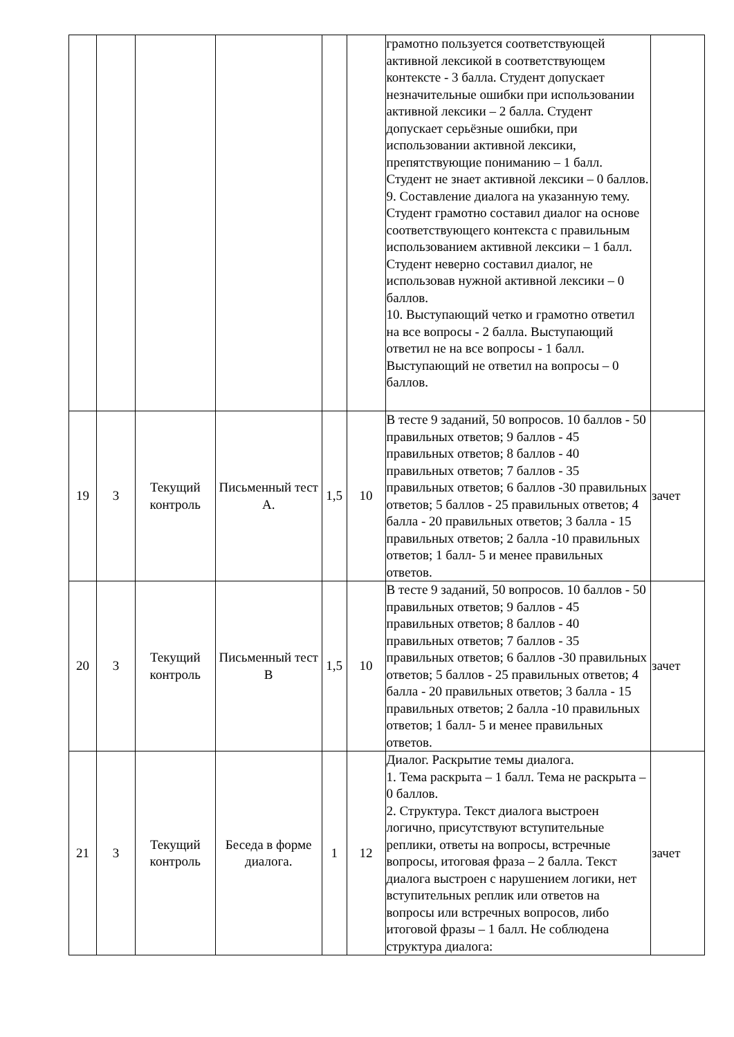| | | | | | | грамотно пользуется соответствующей активной лексикой в соответствующем контексте - 3 балла. Студент допускает незначительные ошибки при использовании активной лексики – 2 балла. Студент допускает серьёзные ошибки, при использовании активной лексики, препятствующие пониманию – 1 балл. Студент не знает активной лексики – 0 баллов. 9. Составление диалога на указанную тему. Студент грамотно составил диалог на основе соответствующего контекста с правильным использованием активной лексики – 1 балл. Студент неверно составил диалог, не использовав нужной активной лексики – 0 баллов. 10. Выступающий четко и грамотно ответил на все вопросы - 2 балла. Выступающий ответил не на все вопросы - 1 балл. Выступающий не ответил на вопросы – 0 баллов. | |
| 19 | 3 | Текущий контроль | Письменный тест А. | 1,5 | 10 | В тесте 9 заданий, 50 вопросов. 10 баллов - 50 правильных ответов; 9 баллов - 45 правильных ответов; 8 баллов - 40 правильных ответов; 7 баллов - 35 правильных ответов; 6 баллов -30 правильных ответов; 5 баллов - 25 правильных ответов; 4 балла - 20 правильных ответов; 3 балла - 15 правильных ответов; 2 балла -10 правильных ответов; 1 балл- 5 и менее правильных ответов. | зачет |
| 20 | 3 | Текущий контроль | Письменный тест В | 1,5 | 10 | В тесте 9 заданий, 50 вопросов. 10 баллов - 50 правильных ответов; 9 баллов - 45 правильных ответов; 8 баллов - 40 правильных ответов; 7 баллов - 35 правильных ответов; 6 баллов -30 правильных ответов; 5 баллов - 25 правильных ответов; 4 балла - 20 правильных ответов; 3 балла - 15 правильных ответов; 2 балла -10 правильных ответов; 1 балл- 5 и менее правильных ответов. | зачет |
| 21 | 3 | Текущий контроль | Беседа в форме диалога. | 1 | 12 | Диалог. Раскрытие темы диалога. 1. Тема раскрыта – 1 балл. Тема не раскрыта – 0 баллов. 2. Структура. Текст диалога выстроен логично, присутствуют вступительные реплики, ответы на вопросы, встречные вопросы, итоговая фраза – 2 балла. Текст диалога выстроен с нарушением логики, нет вступительных реплик или ответов на вопросы или встречных вопросов, либо итоговой фразы – 1 балл. Не соблюдена структура диалога: | зачет |